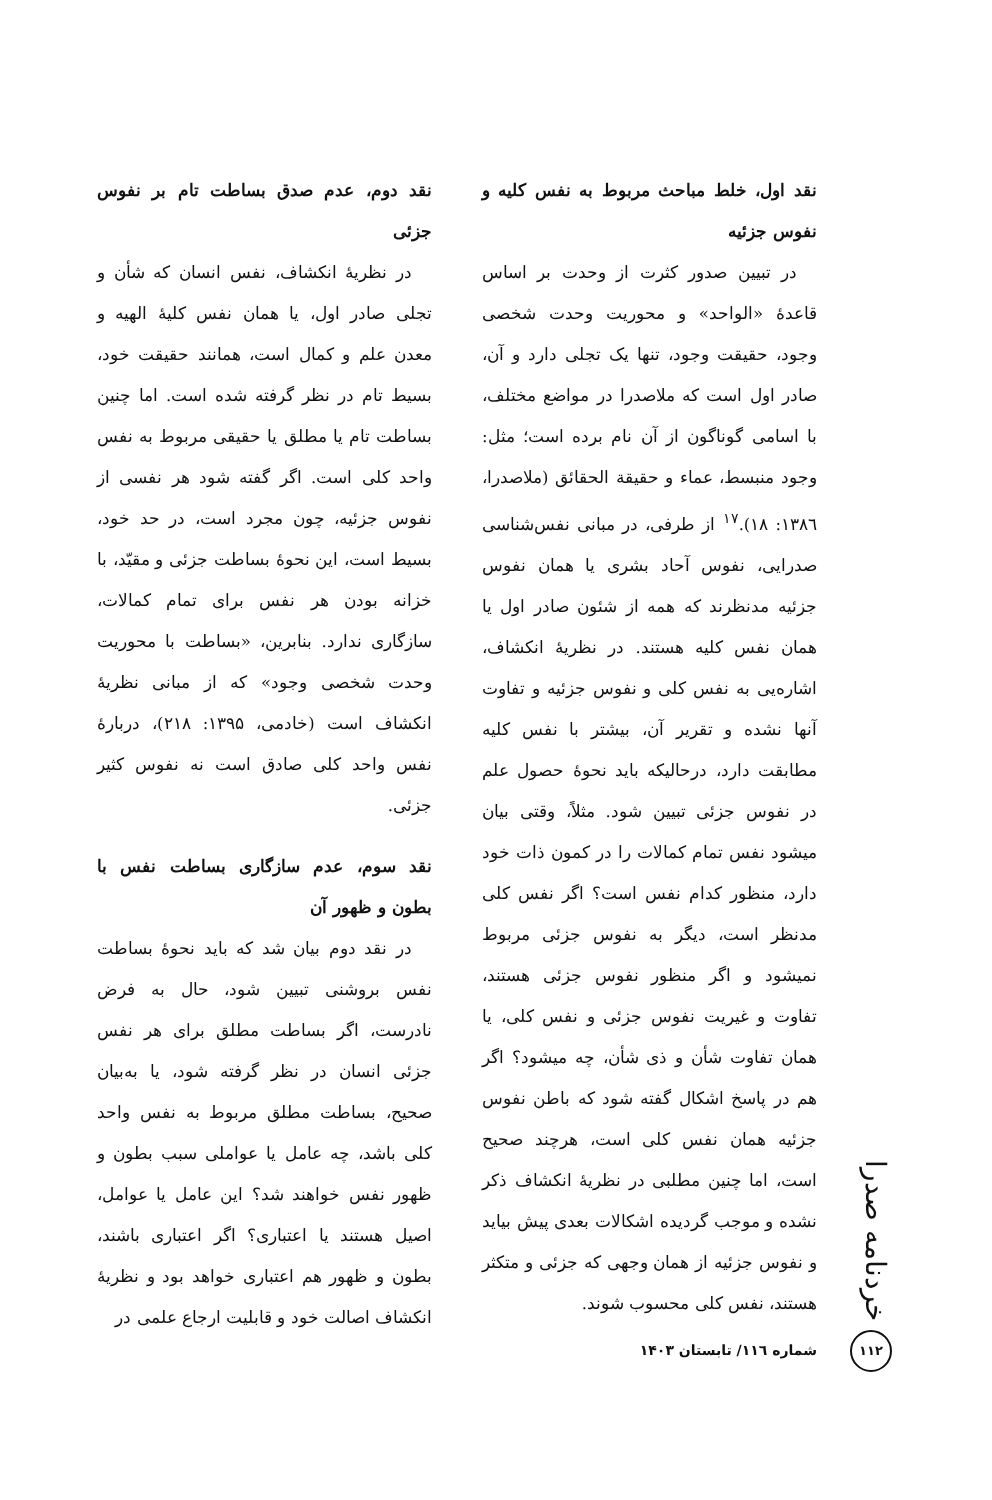نقد اول، خلط مباحث مربوط به نفس کلیه و نفوس جزئیه
در تبیین صدور کثرت از وحدت بر اساس قاعدۀ «الواحد» و محوریت وحدت شخصی وجود، حقیقت وجود، تنها یک تجلی دارد و آن، صادر اول است که ملاصدرا در مواضع مختلف، با اسامی گوناگون از آن نام برده است؛ مثل: وجود منبسط، عماء و حقیقة الحقائق (ملاصدرا، ۱۳۸٦: ۱۸).<sup>۱۷</sup> از طرفی، در مبانی نفس‌شناسی صدرایی، نفوس آحاد بشری یا همان نفوس جزئیه مدنظرند که همه از شئون صادر اول یا همان نفس کلیه هستند. در نظریۀ انکشاف، اشاره‌یی به نفس کلی و نفوس جزئیه و تفاوت آنها نشده و تقریر آن، بیشتر با نفس کلیه مطابقت دارد، درحالیکه باید نحوۀ حصول علم در نفوس جزئی تبیین شود. مثلاً، وقتی بیان میشود نفس تمام کمالات را در کمون ذات خود دارد، منظور کدام نفس است؟ اگر نفس کلی مدنظر است، دیگر به نفوس جزئی مربوط نمیشود و اگر منظور نفوس جزئی هستند، تفاوت و غیریت نفوس جزئی و نفس کلی، یا همان تفاوت شأن و ذی شأن، چه میشود؟ اگر هم در پاسخ اشکال گفته شود که باطن نفوس جزئیه همان نفس کلی است، هرچند صحیح است، اما چنین مطلبی در نظریۀ انکشاف ذکر نشده و موجب گردیده اشکالات بعدی پیش بیاید و نفوس جزئیه از همان وجهی که جزئی و متکثر هستند، نفس کلی محسوب شوند.
نقد دوم، عدم صدق بساطت تام بر نفوس جزئی
در نظریۀ انکشاف، نفس انسان که شأن و تجلی صادر اول، یا همان نفس کلیۀ الهیه و معدن علم و کمال است، همانند حقیقت خود، بسیط تام در نظر گرفته شده است. اما چنین بساطت تام یا مطلق یا حقیقی مربوط به نفس واحد کلی است. اگر گفته شود هر نفسی از نفوس جزئیه، چون مجرد است، در حد خود، بسیط است، این نحوۀ بساطت جزئی و مقیّد، با خزانه بودن هر نفس برای تمام کمالات، سازگاری ندارد. بنابرین، «بساطت با محوریت وحدت شخصی وجود» که از مبانی نظریۀ انکشاف است (خادمی، ۱۳۹۵: ۲۱۸)، دربارۀ نفس واحد کلی صادق است نه نفوس کثیر جزئی.
نقد سوم، عدم سازگاری بساطت نفس با بطون و ظهور آن
در نقد دوم بیان شد که باید نحوۀ بساطت نفس بروشنی تبیین شود، حال به فرض نادرست، اگر بساطت مطلق برای هر نفس جزئی انسان در نظر گرفته شود، یا به‌بیان صحیح، بساطت مطلق مربوط به نفس واحد کلی باشد، چه عامل یا عواملی سبب بطون و ظهور نفس خواهند شد؟ این عامل یا عوامل، اصیل هستند یا اعتباری؟ اگر اعتباری باشند، بطون و ظهور هم اعتباری خواهد بود و نظریۀ انکشاف اصالت خود و قابلیت ارجاع علمی در
خردنامه صدرا
۱۱۲
شماره ۱۱٦/ تابستان ۱۴۰۳